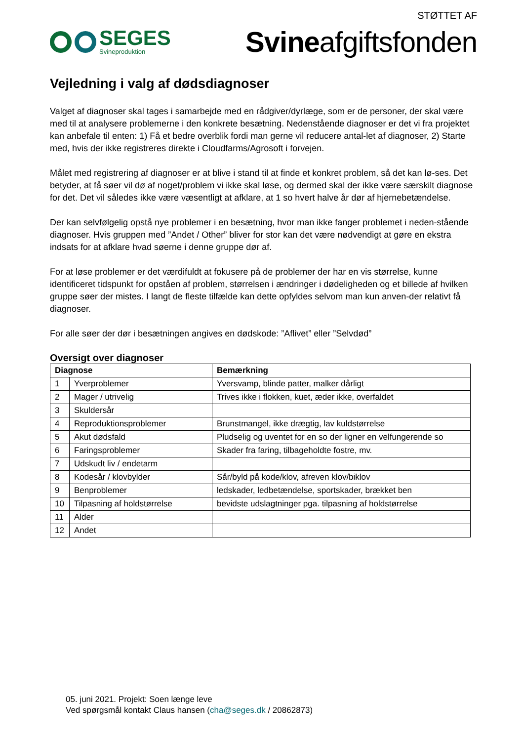STØTTET AF
SEGES
Svineproduktion
Svineafgiftsfonden
Vejledning i valg af dødsdiagnoser
Valget af diagnoser skal tages i samarbejde med en rådgiver/dyrlæge, som er de personer, der skal være med til at analysere problemerne i den konkrete besætning. Nedenstående diagnoser er det vi fra projektet kan anbefale til enten: 1) Få et bedre overblik fordi man gerne vil reducere antal-let af diagnoser, 2) Starte med, hvis der ikke registreres direkte i Cloudfarms/Agrosoft i forvejen.
Målet med registrering af diagnoser er at blive i stand til at finde et konkret problem, så det kan lø-ses. Det betyder, at få søer vil dø af noget/problem vi ikke skal løse, og dermed skal der ikke være særskilt diagnose for det. Det vil således ikke være væsentligt at afklare, at 1 so hvert halve år dør af hjernebetændelse.
Der kan selvfølgelig opstå nye problemer i en besætning, hvor man ikke fanger problemet i neden-stående diagnoser. Hvis gruppen med ”Andet / Other” bliver for stor kan det være nødvendigt at gøre en ekstra indsats for at afklare hvad søerne i denne gruppe dør af.
For at løse problemer er det værdifuldt at fokusere på de problemer der har en vis størrelse, kunne identificeret tidspunkt for opståen af problem, størrelsen i ændringer i dødeligheden og et billede af hvilken gruppe søer der mistes. I langt de fleste tilfælde kan dette opfyldes selvom man kun anven-der relativt få diagnoser.
For alle søer der dør i besætningen angives en dødskode: ”Aflivet” eller ”Selvdød”
Oversigt over diagnoser
| Diagnose | | Bemærkning |
| --- | --- | --- |
| 1 | Yverproblemer | Yversvamp, blinde patter, malker dårligt |
| 2 | Mager / utrivelig | Trives ikke i flokken, kuet, æder ikke, overfaldet |
| 3 | Skuldersår | |
| 4 | Reproduktionsproblemer | Brunstmangel, ikke drægtig, lav kuldstørrelse |
| 5 | Akut dødsfald | Pludselig og uventet for en so der ligner en velfungerende so |
| 6 | Faringsproblemer | Skader fra faring, tilbageholdte fostre, mv. |
| 7 | Udskudt liv / endetarm | |
| 8 | Kodesår / klovbylder | Sår/byld på kode/klov, afreven klov/biklov |
| 9 | Benproblemer | ledskader, ledbetændelse, sportskader, brækket ben |
| 10 | Tilpasning af holdstørrelse | bevidste udslagtninger pga. tilpasning af holdstørrelse |
| 11 | Alder | |
| 12 | Andet | |
05. juni 2021. Projekt: Soen længe leve
Ved spørgsmål kontakt Claus hansen (cha@seges.dk / 20862873)